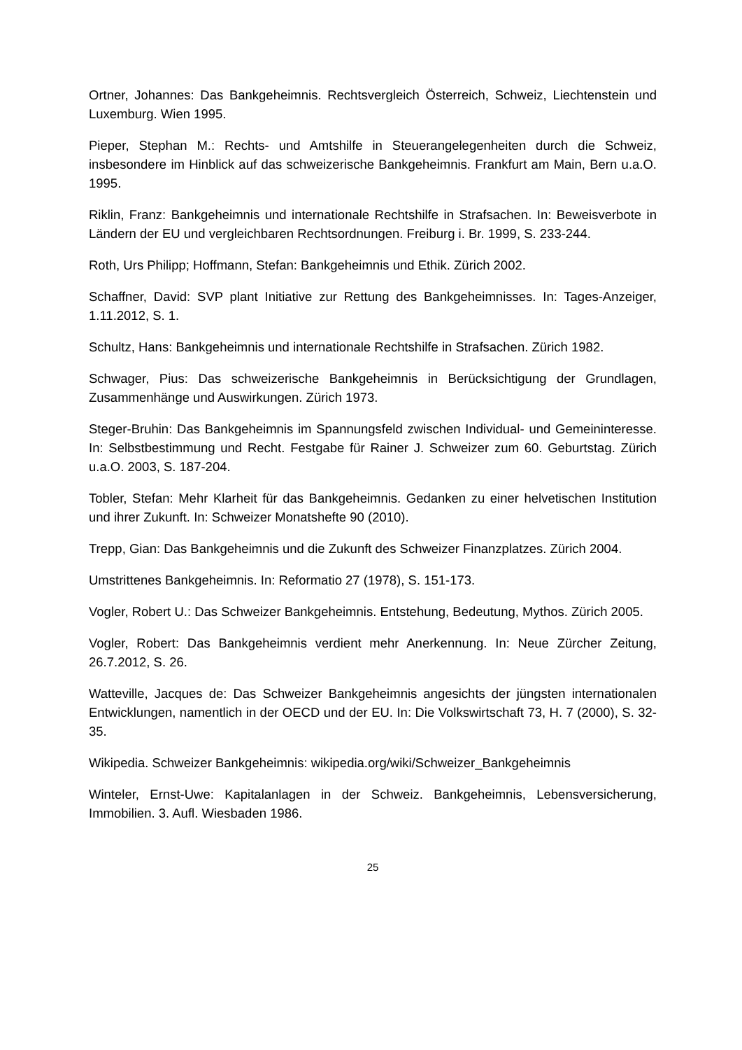Ortner, Johannes: Das Bankgeheimnis. Rechtsvergleich Österreich, Schweiz, Liech­tenstein und Luxemburg. Wien 1995.
Pieper, Stephan M.: Rechts- und Amtshilfe in Steuerangelegenheiten durch die Schweiz, insbesondere im Hinblick auf das schweizerische Bankgeheimnis. Frankfurt am Main, Bern u.a.O. 1995.
Riklin, Franz: Bankgeheimnis und internationale Rechtshilfe in Strafsachen. In: Be­weisverbote in Ländern der EU und vergleichbaren Rechtsordnungen. Freiburg i. Br. 1999, S. 233-244.
Roth, Urs Philipp; Hoffmann, Stefan: Bankgeheimnis und Ethik. Zürich 2002.
Schaffner, David: SVP plant Initiative zur Rettung des Bankgeheimnisses. In: Tages-Anzeiger, 1.11.2012, S. 1.
Schultz, Hans: Bankgeheimnis und internationale Rechtshilfe in Strafsachen. Zürich 1982.
Schwager, Pius: Das schweizerische Bankgeheimnis in Berücksichtigung der Grund­lagen, Zusammenhänge und Auswirkungen. Zürich 1973.
Steger-Bruhin: Das Bankgeheimnis im Spannungsfeld zwischen Individual- und Ge­meininteresse. In: Selbstbestimmung und Recht. Festgabe für Rainer J. Schweizer zum 60. Geburtstag. Zürich u.a.O. 2003, S. 187-204.
Tobler, Stefan: Mehr Klarheit für das Bankgeheimnis. Gedanken zu einer helveti­schen Institution und ihrer Zukunft. In: Schweizer Monatshefte 90 (2010).
Trepp, Gian: Das Bankgeheimnis und die Zukunft des Schweizer Finanzplatzes. Zü­rich 2004.
Umstrittenes Bankgeheimnis. In: Reformatio 27 (1978), S. 151-173.
Vogler, Robert U.: Das Schweizer Bankgeheimnis. Entstehung, Bedeutung, Mythos. Zürich 2005.
Vogler, Robert: Das Bankgeheimnis verdient mehr Anerkennung. In: Neue Zürcher Zeitung, 26.7.2012, S. 26.
Watteville, Jacques de: Das Schweizer Bankgeheimnis angesichts der jüngsten in­ternationalen Entwicklungen, namentlich in der OECD und der EU. In: Die Volkswirt­schaft 73, H. 7 (2000), S. 32-35.
Wikipedia. Schweizer Bankgeheimnis: wikipedia.org/wiki/Schweizer_Bankgeheimnis
Winteler, Ernst-Uwe: Kapitalanlagen in der Schweiz. Bankgeheimnis, Lebensversi­cherung, Immobilien. 3. Aufl. Wiesbaden 1986.
25